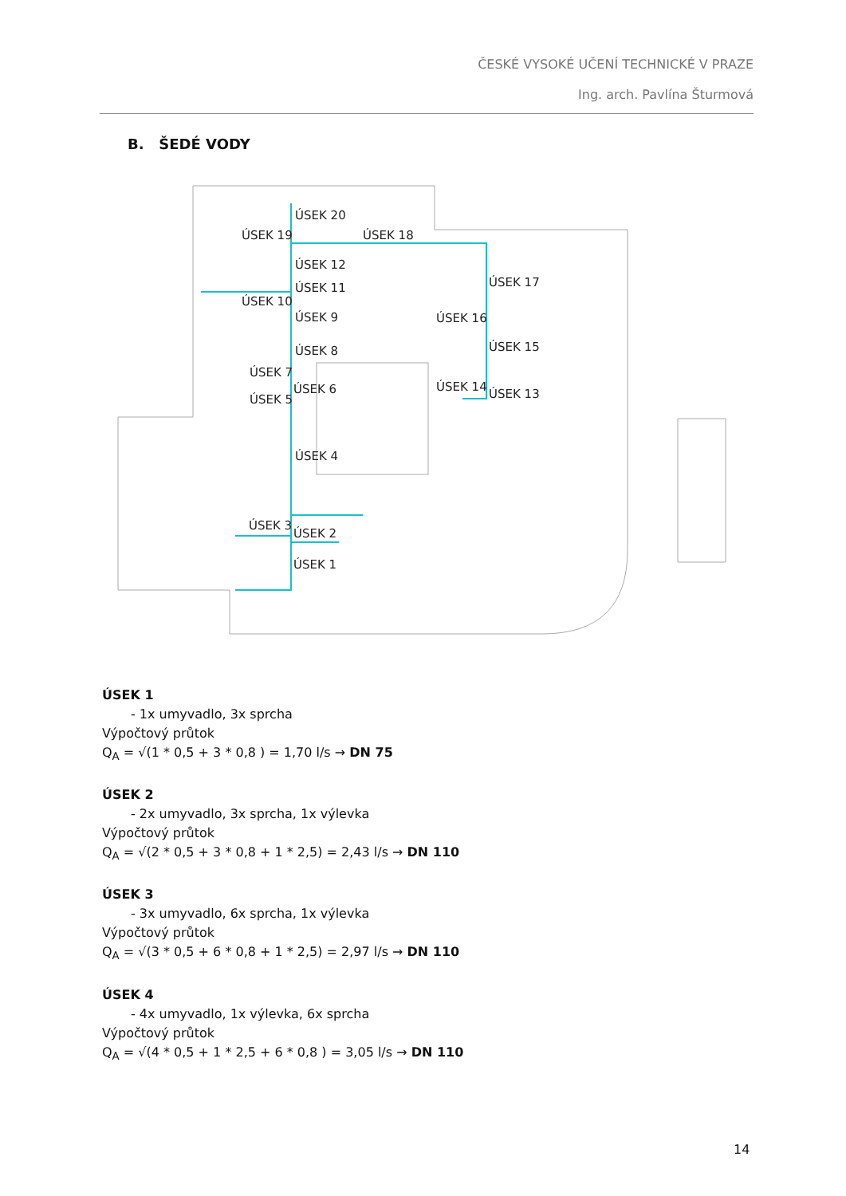ČESKÉ VYSOKÉ UČENÍ TECHNICKÉ V PRAZE
Ing. arch. Pavlína Šturmová
B. ŠEDÉ VODY
ÚSEK 20
ÚSEK 19
ÚSEK 18
ÚSEK 12
ÚSEK 11
ÚSEK 10
ÚSEK 9
ÚSEK 8
ÚSEK 7
ÚSEK 6
ÚSEK 5
ÚSEK 4
ÚSEK 3
ÚSEK 2
ÚSEK 1
ÚSEK 17
ÚSEK 16
ÚSEK 15
ÚSEK 14
ÚSEK 13
ÚSEK 1
- 1x umyvadlo, 3x sprcha
Výpočtový průtok
Q<sub>A</sub> = √(1 * 0,5 + 3 * 0,8 ) = 1,70 l/s → DN 75
ÚSEK 2
- 2x umyvadlo, 3x sprcha, 1x výlevka
Výpočtový průtok
Q<sub>A</sub> = √(2 * 0,5 + 3 * 0,8 + 1 * 2,5) = 2,43 l/s → DN 110
ÚSEK 3
- 3x umyvadlo, 6x sprcha, 1x výlevka
Výpočtový průtok
Q<sub>A</sub> = √(3 * 0,5 + 6 * 0,8 + 1 * 2,5) = 2,97 l/s → DN 110
ÚSEK 4
- 4x umyvadlo, 1x výlevka, 6x sprcha
Výpočtový průtok
Q<sub>A</sub> = √(4 * 0,5 + 1 * 2,5 + 6 * 0,8 ) = 3,05 l/s → DN 110
14